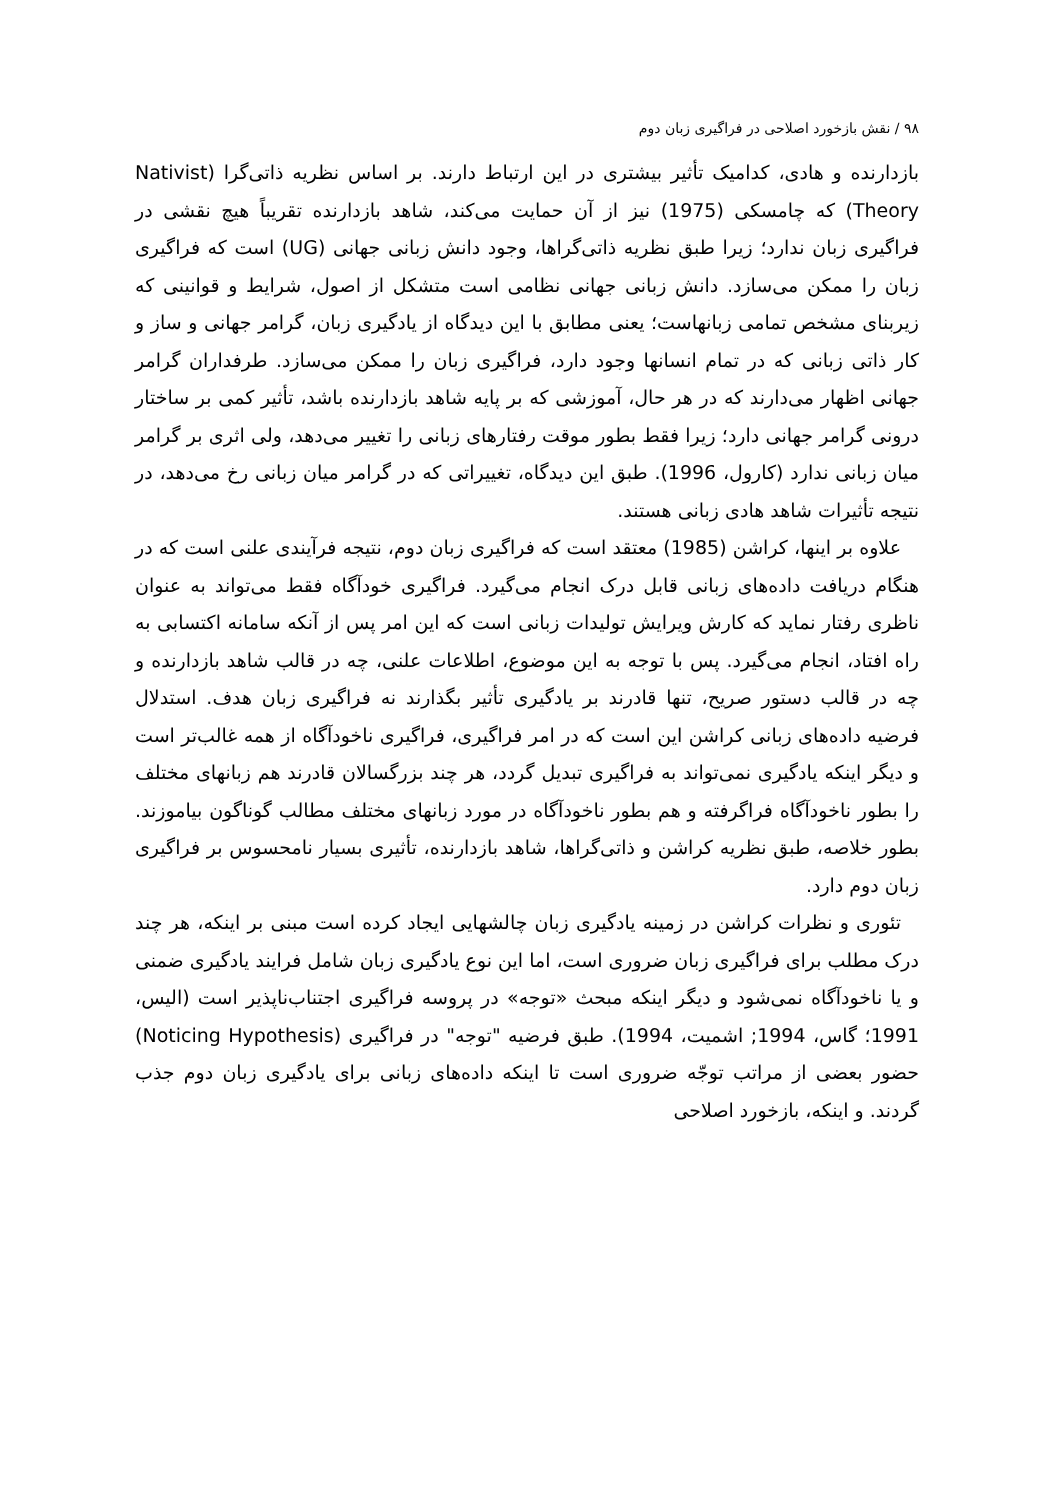۹۸ / نقش بازخورد اصلاحی در فراگیری زبان دوم
بازدارنده و هادی، کدامیک تأثیر بیشتری در این ارتباط دارند. بر اساس نظریه ذاتی‌گرا (Nativist Theory) که چامسکی (1975) نیز از آن حمایت می‌کند، شاهد بازدارنده تقریباً هیچ نقشی در فراگیری زبان ندارد؛ زیرا طبق نظریه ذاتی‌گراها، وجود دانش زبانی جهانی (UG) است که فراگیری زبان را ممکن می‌سازد. دانش زبانی جهانی نظامی است متشکل از اصول، شرایط و قوانینی که زیربنای مشخص تمامی زبانهاست؛ یعنی مطابق با این دیدگاه از یادگیری زبان، گرامر جهانی و ساز و کار ذاتی زبانی که در تمام انسانها وجود دارد، فراگیری زبان را ممکن می‌سازد. طرفداران گرامر جهانی اظهار می‌دارند که در هر حال، آموزشی که بر پایه شاهد بازدارنده باشد، تأثیر کمی بر ساختار درونی گرامر جهانی دارد؛ زیرا فقط بطور موقت رفتارهای زبانی را تغییر می‌دهد، ولی اثری بر گرامر میان زبانی ندارد (کارول، 1996). طبق این دیدگاه، تغییراتی که در گرامر میان زبانی رخ می‌دهد، در نتیجه تأثیرات شاهد هادی زبانی هستند.
علاوه بر اینها، کراشن (1985) معتقد است که فراگیری زبان دوم، نتیجه فرآیندی علنی است که در هنگام دریافت داده‌های زبانی قابل درک انجام می‌گیرد. فراگیری خودآگاه فقط می‌تواند به عنوان ناظری رفتار نماید که کارش ویرایش تولیدات زبانی است که این امر پس از آنکه سامانه اکتسابی به راه افتاد، انجام می‌گیرد. پس با توجه به این موضوع، اطلاعات علنی، چه در قالب شاهد بازدارنده و چه در قالب دستور صریح، تنها قادرند بر یادگیری تأثیر بگذارند نه فراگیری زبان هدف. استدلال فرضیه داده‌های زبانی کراشن این است که در امر فراگیری، فراگیری ناخودآگاه از همه غالب‌تر است و دیگر اینکه یادگیری نمی‌تواند به فراگیری تبدیل گردد، هر چند بزرگسالان قادرند هم زبانهای مختلف را بطور ناخودآگاه فراگرفته و هم بطور ناخودآگاه در مورد زبانهای مختلف مطالب گوناگون بیاموزند. بطور خلاصه، طبق نظریه کراشن و ذاتی‌گراها، شاهد بازدارنده، تأثیری بسیار نامحسوس بر فراگیری زبان دوم دارد.
تئوری و نظرات کراشن در زمینه یادگیری زبان چالشهایی ایجاد کرده است مبنی بر اینکه، هر چند درک مطلب برای فراگیری زبان ضروری است، اما این نوع یادگیری زبان شامل فرایند یادگیری ضمنی و یا ناخودآگاه نمی‌شود و دیگر اینکه مبحث «توجه» در پروسه فراگیری اجتناب‌ناپذیر است (الیس، 1991؛ گاس، 1994; اشمیت، 1994). طبق فرضیه "توجه" در فراگیری (Noticing Hypothesis) حضور بعضی از مراتب توجّه ضروری است تا اینکه داده‌های زبانی برای یادگیری زبان دوم جذب گردند. و اینکه، بازخورد اصلاحی